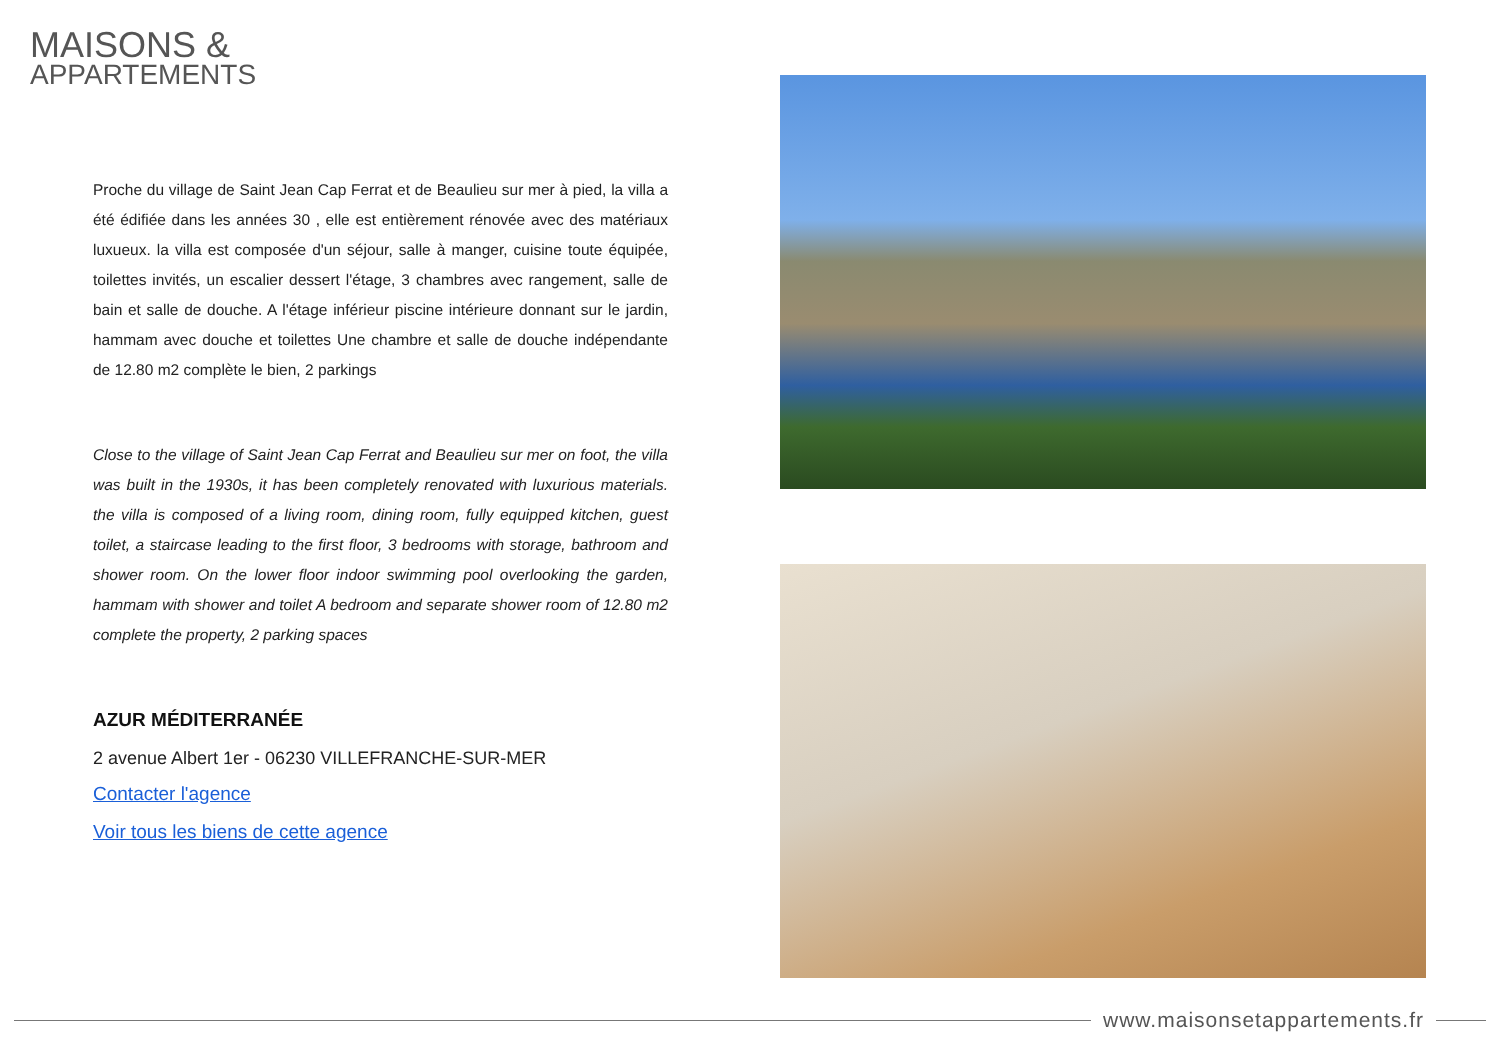MAISONS &
APPARTEMENTS
Proche du village de Saint Jean Cap Ferrat et de Beaulieu sur mer à pied, la villa a été édifiée dans les années 30 , elle est entièrement rénovée avec des matériaux luxueux. la villa est composée d'un séjour, salle à manger, cuisine toute équipée, toilettes invités, un escalier dessert l'étage, 3 chambres avec rangement, salle de bain et salle de douche. A l'étage inférieur piscine intérieure donnant sur le jardin, hammam avec douche et toilettes Une chambre et salle de douche indépendante de 12.80 m2 complète le bien, 2 parkings
Close to the village of Saint Jean Cap Ferrat and Beaulieu sur mer on foot, the villa was built in the 1930s, it has been completely renovated with luxurious materials. the villa is composed of a living room, dining room, fully equipped kitchen, guest toilet, a staircase leading to the first floor, 3 bedrooms with storage, bathroom and shower room. On the lower floor indoor swimming pool overlooking the garden, hammam with shower and toilet A bedroom and separate shower room of 12.80 m2 complete the property, 2 parking spaces
AZUR MÉDITERRANÉE
2 avenue Albert 1er - 06230 VILLEFRANCHE-SUR-MER
Contacter l'agence
Voir tous les biens de cette agence
www.maisonsetappartements.fr